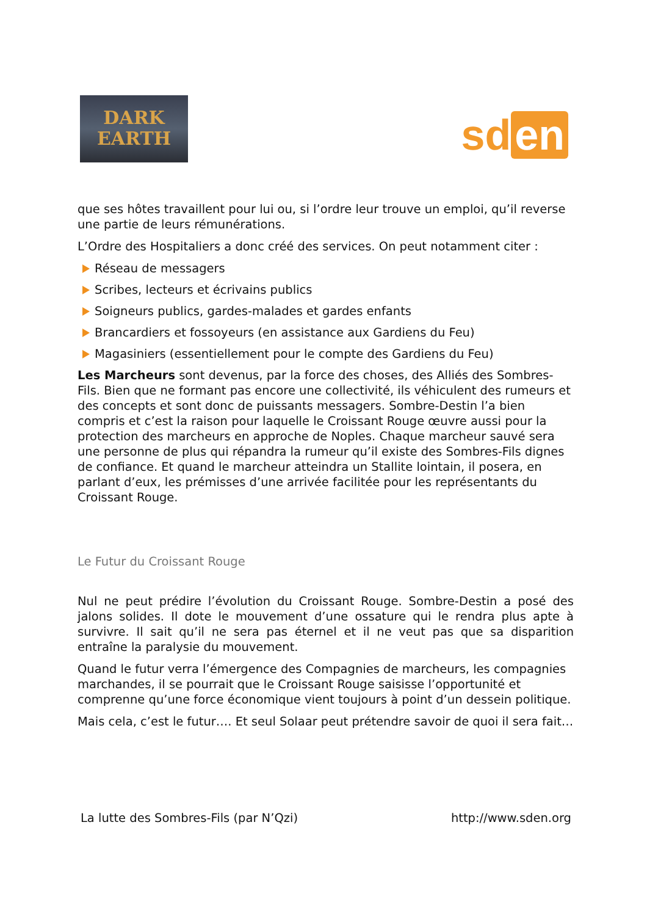DARK
EARTH
sd en
que ses hôtes travaillent pour lui ou, si l’ordre leur trouve un emploi, qu’il reverse une partie de leurs rémunérations.
L’Ordre des Hospitaliers a donc créé des services. On peut notamment citer :
Réseau de messagers
Scribes, lecteurs et écrivains publics
Soigneurs publics, gardes-malades et gardes enfants
Brancardiers et fossoyeurs (en assistance aux Gardiens du Feu)
Magasiniers (essentiellement pour le compte des Gardiens du Feu)
Les Marcheurs sont devenus, par la force des choses, des Alliés des Sombres-Fils. Bien que ne formant pas encore une collectivité, ils véhiculent des rumeurs et des concepts et sont donc de puissants messagers. Sombre-Destin l’a bien compris et c’est la raison pour laquelle le Croissant Rouge œuvre aussi pour la protection des marcheurs en approche de Noples. Chaque marcheur sauvé sera une personne de plus qui répandra la rumeur qu’il existe des Sombres-Fils dignes de confiance. Et quand le marcheur atteindra un Stallite lointain, il posera, en parlant d’eux, les prémisses d’une arrivée facilitée pour les représentants du Croissant Rouge.
Le Futur du Croissant Rouge
Nul ne peut prédire l’évolution du Croissant Rouge. Sombre-Destin a posé des jalons solides. Il dote le mouvement d’une ossature qui le rendra plus apte à survivre. Il sait qu’il ne sera pas éternel et il ne veut pas que sa disparition entraîne la paralysie du mouvement.
Quand le futur verra l’émergence des Compagnies de marcheurs, les compagnies marchandes, il se pourrait que le Croissant Rouge saisisse l’opportunité et comprenne qu’une force économique vient toujours à point d’un dessein politique.
Mais cela, c’est le futur…. Et seul Solaar peut prétendre savoir de quoi il sera fait…
La lutte des Sombres-Fils (par N’Qzi) http://www.sden.org